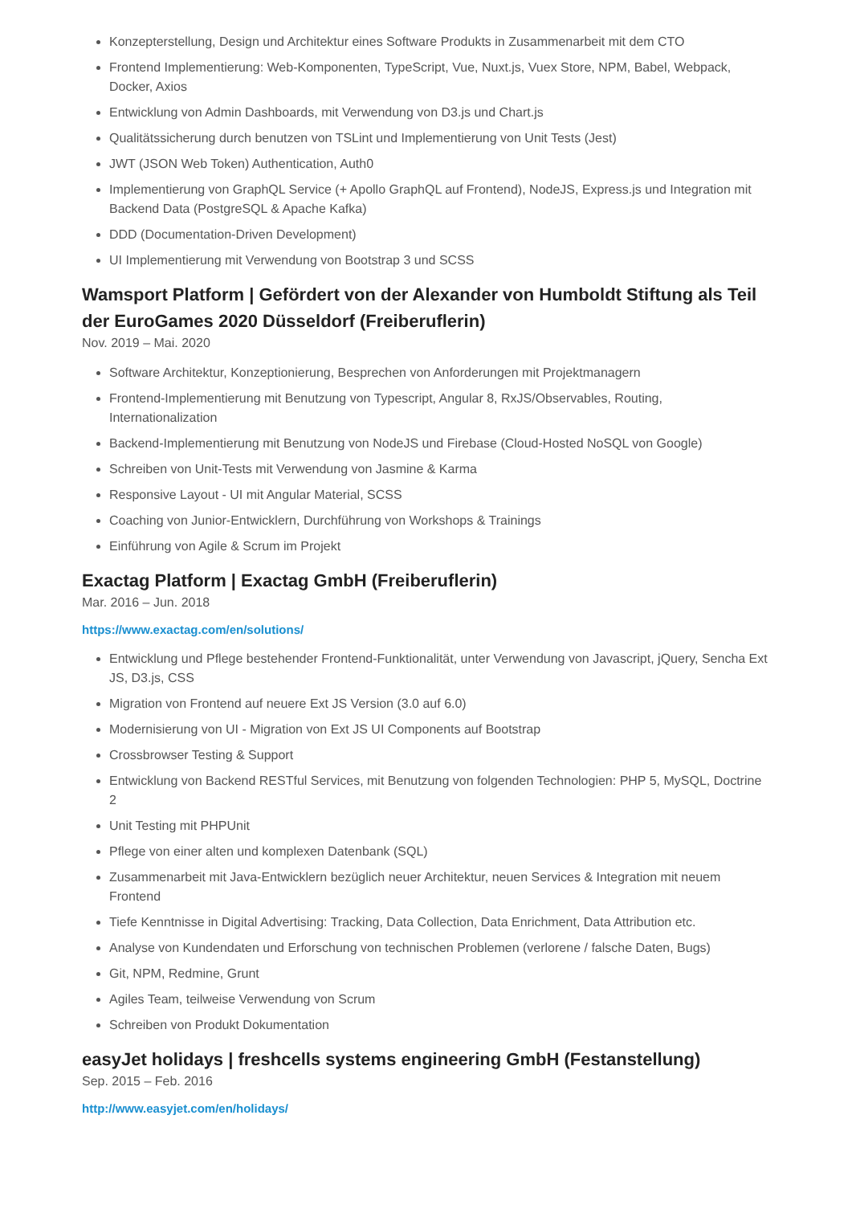Konzepterstellung, Design und Architektur eines Software Produkts in Zusammenarbeit mit dem CTO
Frontend Implementierung: Web-Komponenten, TypeScript, Vue, Nuxt.js, Vuex Store, NPM, Babel, Webpack, Docker, Axios
Entwicklung von Admin Dashboards, mit Verwendung von D3.js und Chart.js
Qualitätssicherung durch benutzen von TSLint und Implementierung von Unit Tests (Jest)
JWT (JSON Web Token) Authentication, Auth0
Implementierung von GraphQL Service (+ Apollo GraphQL auf Frontend), NodeJS, Express.js und Integration mit Backend Data (PostgreSQL & Apache Kafka)
DDD (Documentation-Driven Development)
UI Implementierung mit Verwendung von Bootstrap 3 und SCSS
Wamsport Platform | Gefördert von der Alexander von Humboldt Stiftung als Teil der EuroGames 2020 Düsseldorf (Freiberuflerin)
Nov. 2019 – Mai. 2020
Software Architektur, Konzeptionierung, Besprechen von Anforderungen mit Projektmanagern
Frontend-Implementierung mit Benutzung von Typescript, Angular 8, RxJS/Observables, Routing, Internationalization
Backend-Implementierung mit Benutzung von NodeJS und Firebase (Cloud-Hosted NoSQL von Google)
Schreiben von Unit-Tests mit Verwendung von Jasmine & Karma
Responsive Layout - UI mit Angular Material, SCSS
Coaching von Junior-Entwicklern, Durchführung von Workshops & Trainings
Einführung von Agile & Scrum im Projekt
Exactag Platform | Exactag GmbH (Freiberuflerin)
Mar. 2016 – Jun. 2018
https://www.exactag.com/en/solutions/
Entwicklung und Pflege bestehender Frontend-Funktionalität, unter Verwendung von Javascript, jQuery, Sencha Ext JS, D3.js, CSS
Migration von Frontend auf neuere Ext JS Version (3.0 auf 6.0)
Modernisierung von UI - Migration von Ext JS UI Components auf Bootstrap
Crossbrowser Testing & Support
Entwicklung von Backend RESTful Services, mit Benutzung von folgenden Technologien: PHP 5, MySQL, Doctrine 2
Unit Testing mit PHPUnit
Pflege von einer alten und komplexen Datenbank (SQL)
Zusammenarbeit mit Java-Entwicklern bezüglich neuer Architektur, neuen Services & Integration mit neuem Frontend
Tiefe Kenntnisse in Digital Advertising: Tracking, Data Collection, Data Enrichment, Data Attribution etc.
Analyse von Kundendaten und Erforschung von technischen Problemen (verlorene / falsche Daten, Bugs)
Git, NPM, Redmine, Grunt
Agiles Team, teilweise Verwendung von Scrum
Schreiben von Produkt Dokumentation
easyJet holidays | freshcells systems engineering GmbH (Festanstellung)
Sep. 2015 – Feb. 2016
http://www.easyjet.com/en/holidays/